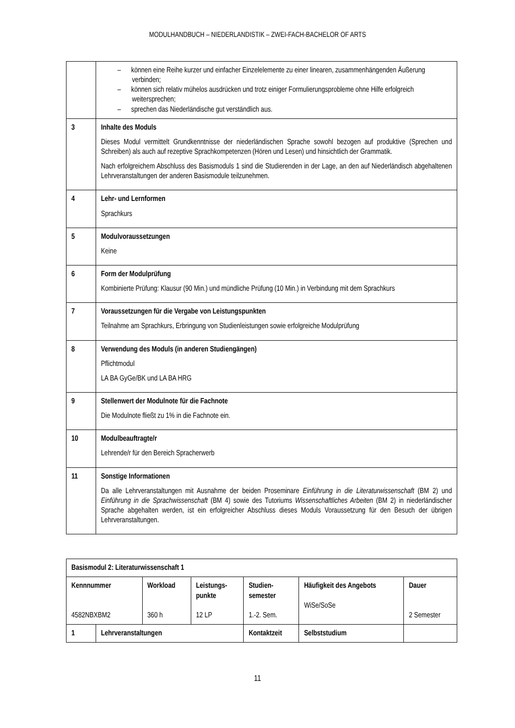MODULHANDBUCH – NIEDERLANDISTIK – ZWEI-FACH-BACHELOR OF ARTS
| | – können eine Reihe kurzer und einfacher Einzelelemente zu einer linearen, zusammenhängenden Äußerung verbinden; – können sich relativ mühelos ausdrücken und trotz einiger Formulierungsprobleme ohne Hilfe erfolgreich weitersprechen; – sprechen das Niederländische gut verständlich aus. |
| 3 | Inhalte des Moduls Dieses Modul vermittelt Grundkenntnisse der niederländischen Sprache sowohl bezogen auf produktive (Sprechen und Schreiben) als auch auf rezeptive Sprachkompetenzen (Hören und Lesen) und hinsichtlich der Grammatik. Nach erfolgreichem Abschluss des Basismoduls 1 sind die Studierenden in der Lage, an den auf Niederländisch abgehaltenen Lehrveranstaltungen der anderen Basismodule teilzunehmen. |
| 4 | Lehr- und Lernformen Sprachkurs |
| 5 | Modulvoraussetzungen Keine |
| 6 | Form der Modulprüfung Kombinierte Prüfung: Klausur (90 Min.) und mündliche Prüfung (10 Min.) in Verbindung mit dem Sprachkurs |
| 7 | Voraussetzungen für die Vergabe von Leistungspunkten Teilnahme am Sprachkurs, Erbringung von Studienleistungen sowie erfolgreiche Modulprüfung |
| 8 | Verwendung des Moduls (in anderen Studiengängen) Pflichtmodul LA BA GyGe/BK und LA BA HRG |
| 9 | Stellenwert der Modulnote für die Fachnote Die Modulnote fließt zu 1% in die Fachnote ein. |
| 10 | Modulbeauftragte/r Lehrende/r für den Bereich Spracherwerb |
| 11 | Sonstige Informationen Da alle Lehrveranstaltungen mit Ausnahme der beiden Proseminare Einführung in die Literaturwissenschaft (BM 2) und Einführung in die Sprachwissenschaft (BM 4) sowie des Tutoriums Wissenschaftliches Arbeiten (BM 2) in niederländischer Sprache abgehalten werden, ist ein erfolgreicher Abschluss dieses Moduls Voraussetzung für den Besuch der übrigen Lehrveranstaltungen. |
| Basismodul 2: Literaturwissenschaft 1 | | | | | | |
| Kennnummer 4582NBXBM2 | | Workload 360 h | Leistungs- punkte 12 LP | Studien- semester 1.-2. Sem. | Häufigkeit des Angebots WiSe/SoSe | Dauer 2 Semester |
| 1 | Lehrveranstaltungen | | | Kontaktzeit | Selbststudium | |
11